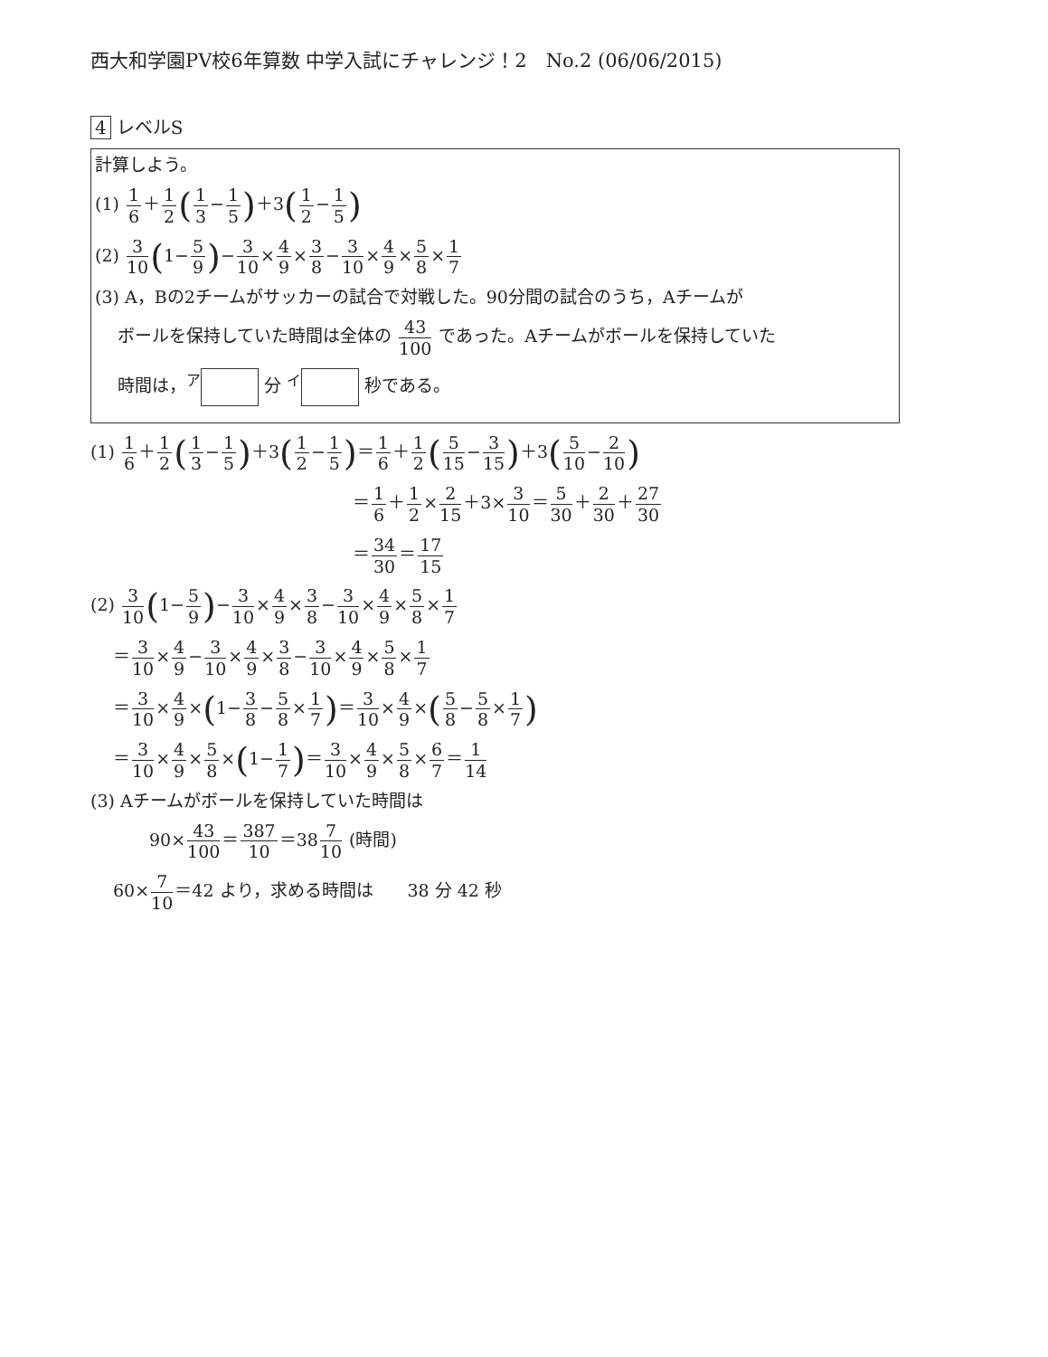西大和学園PV校6年算数 中学入試にチャレンジ！2　No.2 (06/06/2015)
4 レベルS
計算しよう。
(1) 1 6＋1 2(1 3−1 5)＋3(1 2−1 5)
(2) 3 10(1−5 9)−3 10×4 9×3 8−3 10×4 9×5 8×1 7
(3) A，Bの2チームがサッカーの試合で対戦した。90分間の試合のうち，Aチームが
ボールを保持していた時間は全体の 43 100 であった。Aチームがボールを保持していた
時間は，<sup>ア</sup> 分 <sup>イ</sup> 秒である。
(1) 1 6＋1 2(1 3−1 5)＋3(1 2−1 5)＝1 6＋1 2(5 15−3 15)＋3(5 10−2 10)
＝1 6＋1 2×2 15＋3×3 10＝5 30＋2 30＋27 30
＝34 30＝17 15
(2) 3 10(1−5 9)−3 10×4 9×3 8−3 10×4 9×5 8×1 7
＝3 10×4 9−3 10×4 9×3 8−3 10×4 9×5 8×1 7
＝3 10×4 9×(1−3 8−5 8×1 7)＝3 10×4 9×(5 8−5 8×1 7)
＝3 10×4 9×5 8×(1−1 7)＝3 10×4 9×5 8×6 7＝1 14
(3) Aチームがボールを保持していた時間は
90×43 100＝387 10＝387 10 (時間)
60×7 10＝42 より，求める時間は　　38 分 42 秒